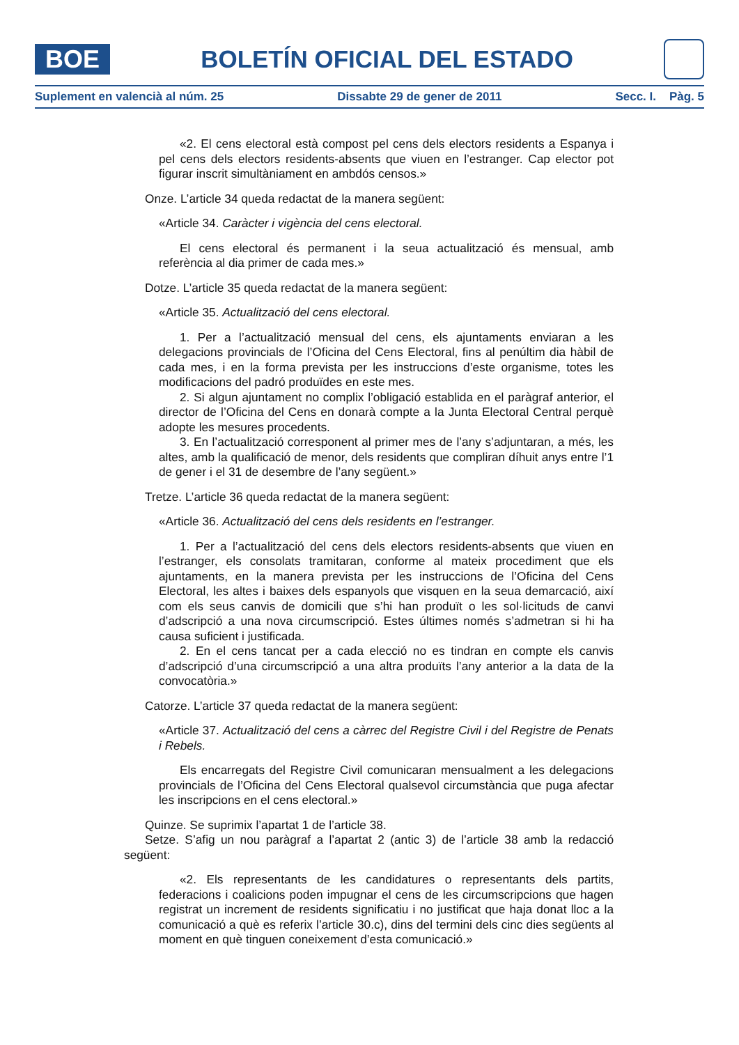BOE
BOLETÍN OFICIAL DEL ESTADO
Suplement en valencià al núm. 25 Dissabte 29 de gener de 2011 Secc. I. Pàg. 5
«2. El cens electoral està compost pel cens dels electors residents a Espanya i pel cens dels electors residents-absents que viuen en l’estranger. Cap elector pot figurar inscrit simultàniament en ambdós censos.»
Onze. L’article 34 queda redactat de la manera següent:
«Article 34. Caràcter i vigència del cens electoral.
El cens electoral és permanent i la seua actualització és mensual, amb referència al dia primer de cada mes.»
Dotze. L’article 35 queda redactat de la manera següent:
«Article 35. Actualització del cens electoral.
1. Per a l’actualització mensual del cens, els ajuntaments enviaran a les delegacions provincials de l’Oficina del Cens Electoral, fins al penúltim dia hàbil de cada mes, i en la forma prevista per les instruccions d’este organisme, totes les modificacions del padró produïdes en este mes.
2. Si algun ajuntament no complix l’obligació establida en el paràgraf anterior, el director de l’Oficina del Cens en donarà compte a la Junta Electoral Central perquè adopte les mesures procedents.
3. En l’actualització corresponent al primer mes de l’any s’adjuntaran, a més, les altes, amb la qualificació de menor, dels residents que compliran díhuit anys entre l’1 de gener i el 31 de desembre de l’any següent.»
Tretze. L’article 36 queda redactat de la manera següent:
«Article 36. Actualització del cens dels residents en l’estranger.
1. Per a l’actualització del cens dels electors residents-absents que viuen en l’estranger, els consolats tramitaran, conforme al mateix procediment que els ajuntaments, en la manera prevista per les instruccions de l’Oficina del Cens Electoral, les altes i baixes dels espanyols que visquen en la seua demarcació, així com els seus canvis de domicili que s’hi han produït o les sol·licituds de canvi d’adscripció a una nova circumscripció. Estes últimes només s’admetran si hi ha causa suficient i justificada.
2. En el cens tancat per a cada elecció no es tindran en compte els canvis d’adscripció d’una circumscripció a una altra produïts l’any anterior a la data de la convocatòria.»
Catorze. L’article 37 queda redactat de la manera següent:
«Article 37. Actualització del cens a càrrec del Registre Civil i del Registre de Penats i Rebels.
Els encarregats del Registre Civil comunicaran mensualment a les delegacions provincials de l’Oficina del Cens Electoral qualsevol circumstància que puga afectar les inscripcions en el cens electoral.»
Quinze. Se suprimix l’apartat 1 de l’article 38.
Setze. S’afig un nou paràgraf a l’apartat 2 (antic 3) de l’article 38 amb la redacció següent:
«2. Els representants de les candidatures o representants dels partits, federacions i coalicions poden impugnar el cens de les circumscripcions que hagen registrat un increment de residents significatiu i no justificat que haja donat lloc a la comunicació a què es referix l’article 30.c), dins del termini dels cinc dies següents al moment en què tinguen coneixement d’esta comunicació.»